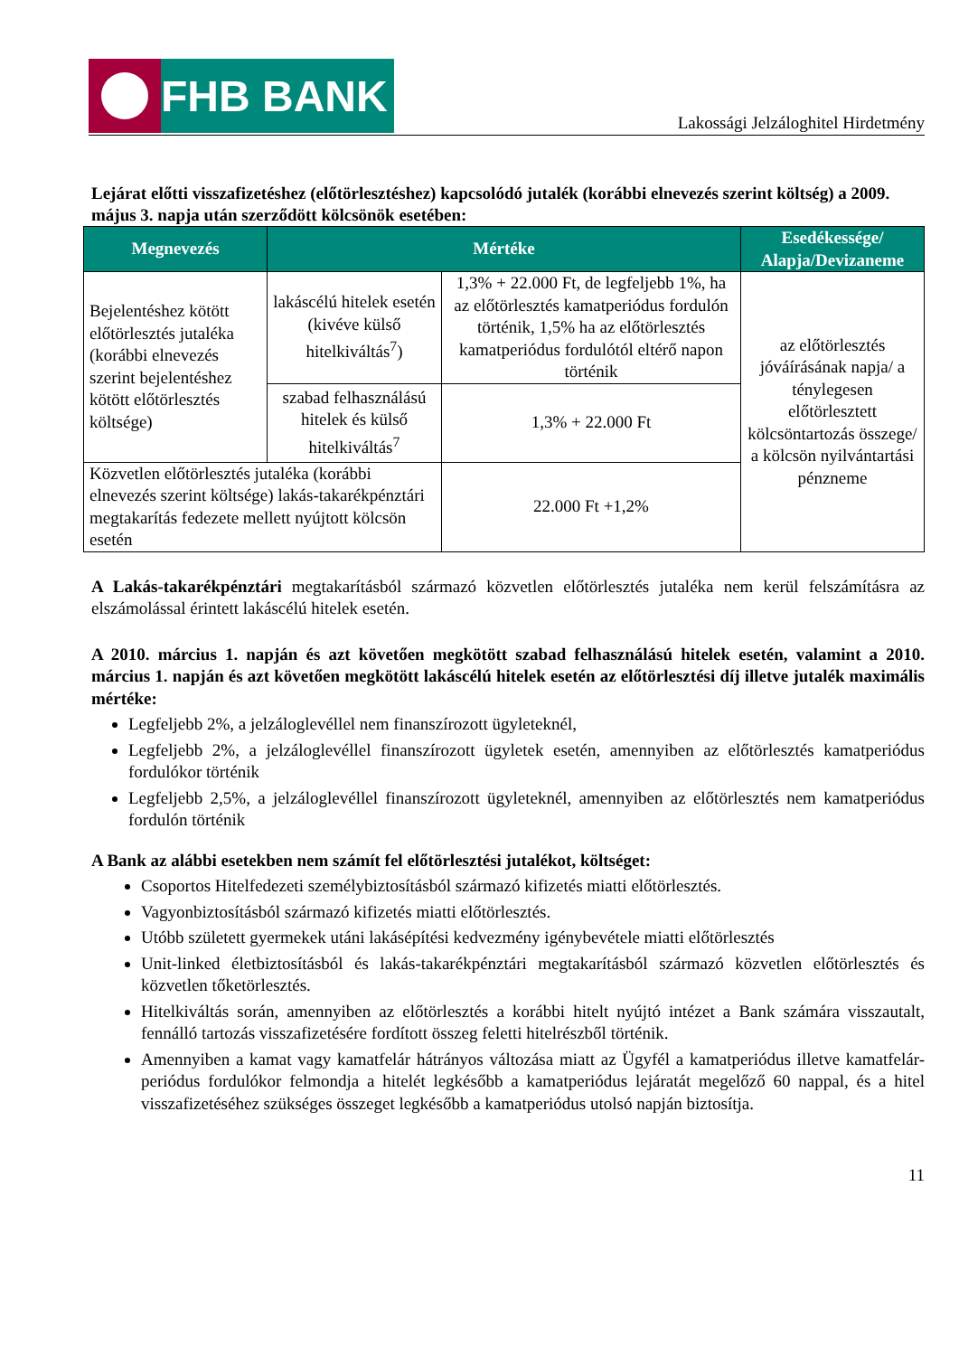FHB BANK
Lakossági Jelzáloghitel Hirdetmény
Lejárat előtti visszafizetéshez (előtörlesztéshez) kapcsolódó jutalék (korábbi elnevezés szerint költség) a 2009. május 3. napja után szerződött kölcsönök esetében:
| Megnevezés | Mértéke | | Esedékessége/ Alapja/Devizaneme |
| --- | --- | --- | --- |
| Bejelentéshez kötött előtörlesztés jutaléka (korábbi elnevezés szerint bejelentéshez kötött előtörlesztés költsége) | lakáscélú hitelek esetén (kivéve külső hitelkiváltás<sup>7</sup>) | 1,3% + 22.000 Ft, de legfeljebb 1%, ha az előtörlesztés kamatperiódus fordulón történik, 1,5% ha az előtörlesztés kamatperiódus fordulótól eltérő napon történik | az előtörlesztés jóváírásának napja/ a ténylegesen előtörlesztett kölcsöntartozás összege/ a kölcsön nyilvántartási pénzneme |
| | szabad felhasználású hitelek és külső hitelkiváltás<sup>7</sup> | 1,3% + 22.000 Ft | |
| Közvetlen előtörlesztés jutaléka (korábbi elnevezés szerint költsége) lakás-takarékpénztári megtakarítás fedezete mellett nyújtott kölcsön esetén | | 22.000 Ft +1,2% | |
A Lakás-takarékpénztári megtakarításból származó közvetlen előtörlesztés jutaléka nem kerül felszámításra az elszámolással érintett lakáscélú hitelek esetén.
A 2010. március 1. napján és azt követően megkötött szabad felhasználású hitelek esetén, valamint a 2010. március 1. napján és azt követően megkötött lakáscélú hitelek esetén az előtörlesztési díj illetve jutalék maximális mértéke:
Legfeljebb 2%, a jelzáloglevéllel nem finanszírozott ügyleteknél,
Legfeljebb 2%, a jelzáloglevéllel finanszírozott ügyletek esetén, amennyiben az előtörlesztés kamatperiódus fordulókor történik
Legfeljebb 2,5%, a jelzáloglevéllel finanszírozott ügyleteknél, amennyiben az előtörlesztés nem kamatperiódus fordulón történik
A Bank az alábbi esetekben nem számít fel előtörlesztési jutalékot, költséget:
Csoportos Hitelfedezeti személybiztosításból származó kifizetés miatti előtörlesztés.
Vagyonbiztosításból származó kifizetés miatti előtörlesztés.
Utóbb született gyermekek utáni lakásépítési kedvezmény igénybevétele miatti előtörlesztés
Unit-linked életbiztosításból és lakás-takarékpénztári megtakarításból származó közvetlen előtörlesztés és közvetlen tőketörlesztés.
Hitelkiváltás során, amennyiben az előtörlesztés a korábbi hitelt nyújtó intézet a Bank számára visszautalt, fennálló tartozás visszafizetésére fordított összeg feletti hitelrészből történik.
Amennyiben a kamat vagy kamatfelár hátrányos változása miatt az Ügyfél a kamatperiódus illetve kamatfelár-periódus fordulókor felmondja a hitelét legkésőbb a kamatperiódus lejáratát megelőző 60 nappal, és a hitel visszafizetéséhez szükséges összeget legkésőbb a kamatperiódus utolsó napján biztosítja.
11